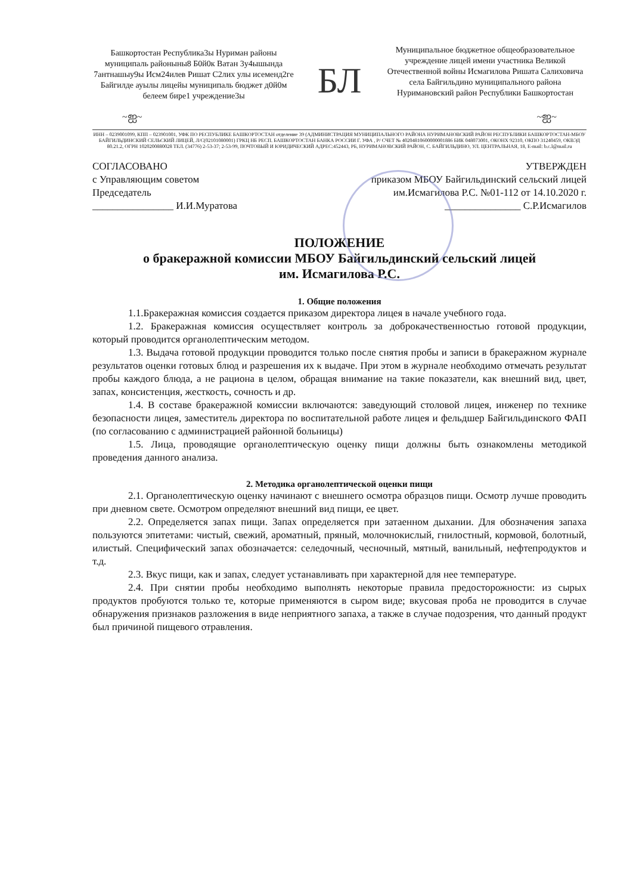Башкортостан Республика3ы Нуриман районы муниципаль районыны8 Б0й0к Ватан 3у4ышында 7антнашыу9ы Исм24илев Ришат С2лих улы исеменд2ге Байгилде ауылы лицейы муниципаль бюджет д0й0м белеем бире1 учреждение3ы
БЛ
Муниципальное бюджетное общеобразовательное учреждение лицей имени участника Великой Отечественной войны Исмагилова Ришата Салиховича села Байгильдино муниципального района Нуримановский район Республики Башкортостан
~ஐ~ ~ஐ~
ИНН – 0239001099, КПП – 023901001, УФК ПО РЕСПУБЛИКЕ БАШКОРТОСТАН отделение 39 (АДМИНИСТРАЦИЯ МУНИЦИПАЛЬНОГО РАЙОНА НУРИМАНОВСКИЙ РАЙОН РЕСПУБЛИКИ БАШКОРТОСТАН-МБОУ БАЙГИЛЬДИНСКИЙ СЕЛЬСКИЙ ЛИЦЕЙ, Л/С(02101080001) ГРКЦ НБ РЕСП. БАШКОРТОСТАН БАНКА РОССИИ Г. УФА , Р/ СЧЕТ № 40204810600000001886 БИК 048073001, ОКОНХ 92310, ОКПО 31240459, ОКВЭД 80.21.2, ОГРН 1020200880028 ТЕЛ. (34776) 2-53-37; 2-53-99, ПОЧТОВЫЙ И ЮРИДИЧЕСКИЙ АДРЕС:452443, РБ, НУРИМАНОВСКИЙ РАЙОН, С. БАЙГИЛЬДИНО, УЛ. ЦЕНТРАЛЬНАЯ, 18, E-mail: b.c.l@mail.ru
СОГЛАСОВАНО
с Управляющим советом
Председатель
________________ И.И.Муратова
УТВЕРЖДЕН
приказом МБОУ Байгильдинский сельский лицей им.Исмагилова Р.С. №01-112 от 14.10.2020 г.
_______________ С.Р.Исмагилов
ПОЛОЖЕНИЕ
о бракеражной комиссии МБОУ Байгильдинский сельский лицей
им. Исмагилова Р.С.
1. Общие положения
1.1.Бракеражная комиссия создается приказом директора лицея в начале учебного года.
1.2. Бракеражная комиссия осуществляет контроль за доброкачественностью готовой продукции, который проводится органолептическим методом.
1.3. Выдача готовой продукции проводится только после снятия пробы и записи в бракеражном журнале результатов оценки готовых блюд и разрешения их к выдаче. При этом в журнале необходимо отмечать результат пробы каждого блюда, а не рациона в целом, обращая внимание на такие показатели, как внешний вид, цвет, запах, консистенция, жесткость, сочность и др.
1.4. В составе бракеражной комиссии включаются: заведующий столовой лицея, инженер по технике безопасности лицея, заместитель директора по воспитательной работе лицея и фельдшер Байгильдинского ФАП (по согласованию с администрацией районной больницы)
1.5. Лица, проводящие органолептическую оценку пищи должны быть ознакомлены методикой проведения данного анализа.
2. Методика органолептической оценки пищи
2.1. Органолептическую оценку начинают с внешнего осмотра образцов пищи. Осмотр лучше проводить при дневном свете. Осмотром определяют внешний вид пищи, ее цвет.
2.2. Определяется запах пищи. Запах определяется при затаенном дыхании. Для обозначения запаха пользуются эпитетами: чистый, свежий, ароматный, пряный, молочнокислый, гнилостный, кормовой, болотный, илистый. Специфический запах обозначается: селедочный, чесночный, мятный, ванильный, нефтепродуктов и т.д.
2.3. Вкус пищи, как и запах, следует устанавливать при характерной для нее температуре.
2.4. При снятии пробы необходимо выполнять некоторые правила предосторожности: из сырых продуктов пробуются только те, которые применяются в сыром виде; вкусовая проба не проводится в случае обнаружения признаков разложения в виде неприятного запаха, а также в случае подозрения, что данный продукт был причиной пищевого отравления.